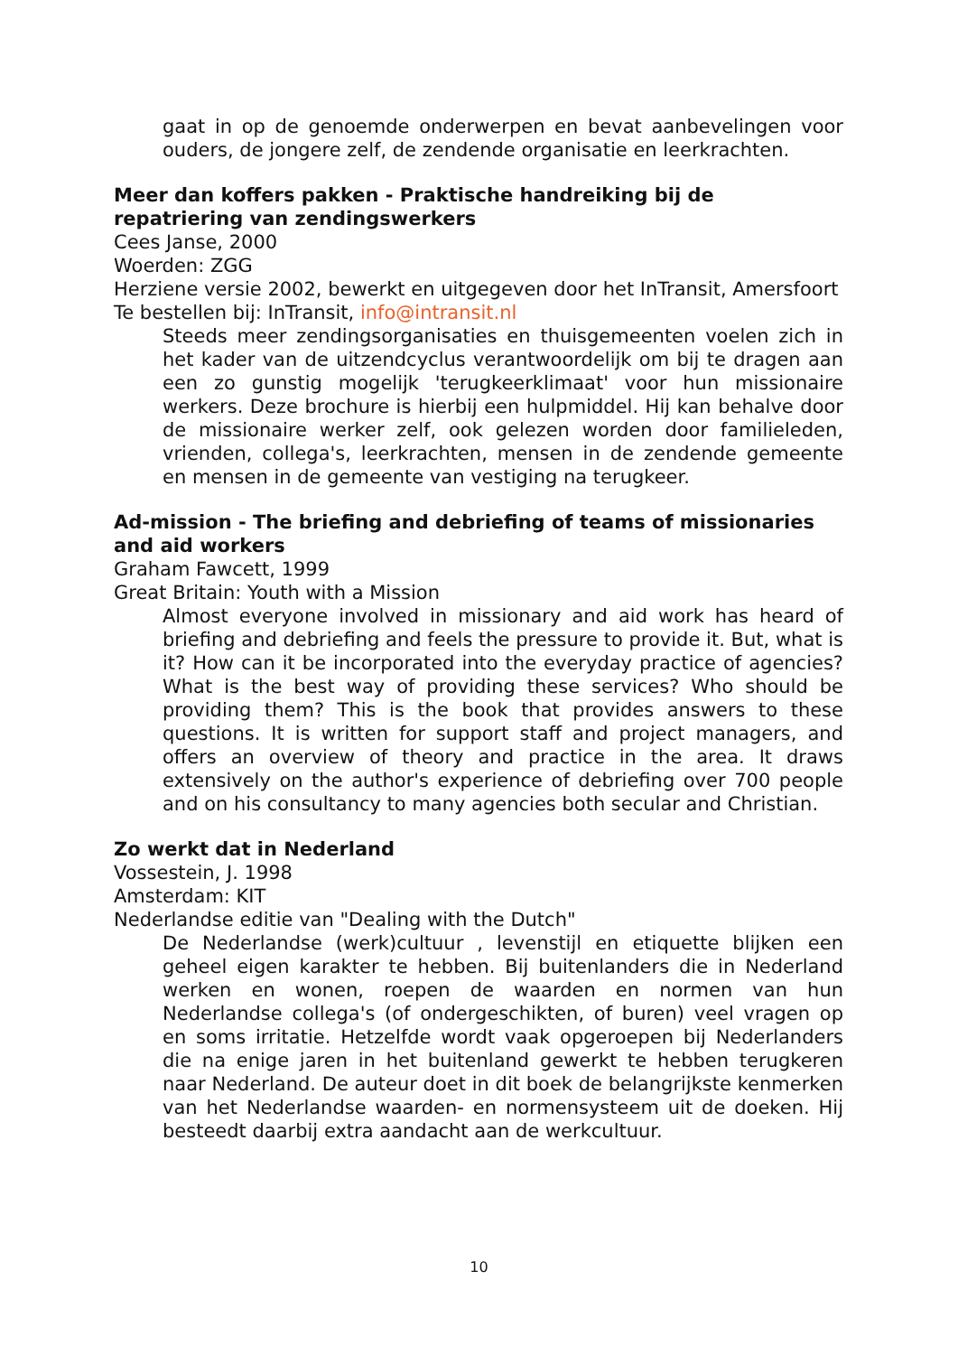gaat in op de genoemde onderwerpen en bevat aanbevelingen voor ouders, de jongere zelf, de zendende organisatie en leerkrachten.
Meer dan koffers pakken - Praktische handreiking bij de repatriering van zendingswerkers
Cees Janse, 2000
Woerden: ZGG
Herziene versie 2002, bewerkt en uitgegeven door het InTransit, Amersfoort
Te bestellen bij: InTransit, info@intransit.nl
Steeds meer zendingsorganisaties en thuisgemeenten voelen zich in het kader van de uitzendcyclus verantwoordelijk om bij te dragen aan een zo gunstig mogelijk 'terugkeerklimaat' voor hun missionaire werkers. Deze brochure is hierbij een hulpmiddel. Hij kan behalve door de missionaire werker zelf, ook gelezen worden door familieleden, vrienden, collega's, leerkrachten, mensen in de zendende gemeente en mensen in de gemeente van vestiging na terugkeer.
Ad-mission - The briefing and debriefing of teams of missionaries and aid workers
Graham Fawcett, 1999
Great Britain: Youth with a Mission
Almost everyone involved in missionary and aid work has heard of briefing and debriefing and feels the pressure to provide it. But, what is it? How can it be incorporated into the everyday practice of agencies? What is the best way of providing these services? Who should be providing them? This is the book that provides answers to these questions. It is written for support staff and project managers, and offers an overview of theory and practice in the area. It draws extensively on the author's experience of debriefing over 700 people and on his consultancy to many agencies both secular and Christian.
Zo werkt dat in Nederland
Vossestein, J. 1998
Amsterdam: KIT
Nederlandse editie van "Dealing with the Dutch"
De Nederlandse (werk)cultuur , levenstijl en etiquette blijken een geheel eigen karakter te hebben. Bij buitenlanders die in Nederland werken en wonen, roepen de waarden en normen van hun Nederlandse collega's (of ondergeschikten, of buren) veel vragen op en soms irritatie. Hetzelfde wordt vaak opgeroepen bij Nederlanders die na enige jaren in het buitenland gewerkt te hebben terugkeren naar Nederland. De auteur doet in dit boek de belangrijkste kenmerken van het Nederlandse waarden- en normensysteem uit de doeken. Hij besteedt daarbij extra aandacht aan de werkcultuur.
10